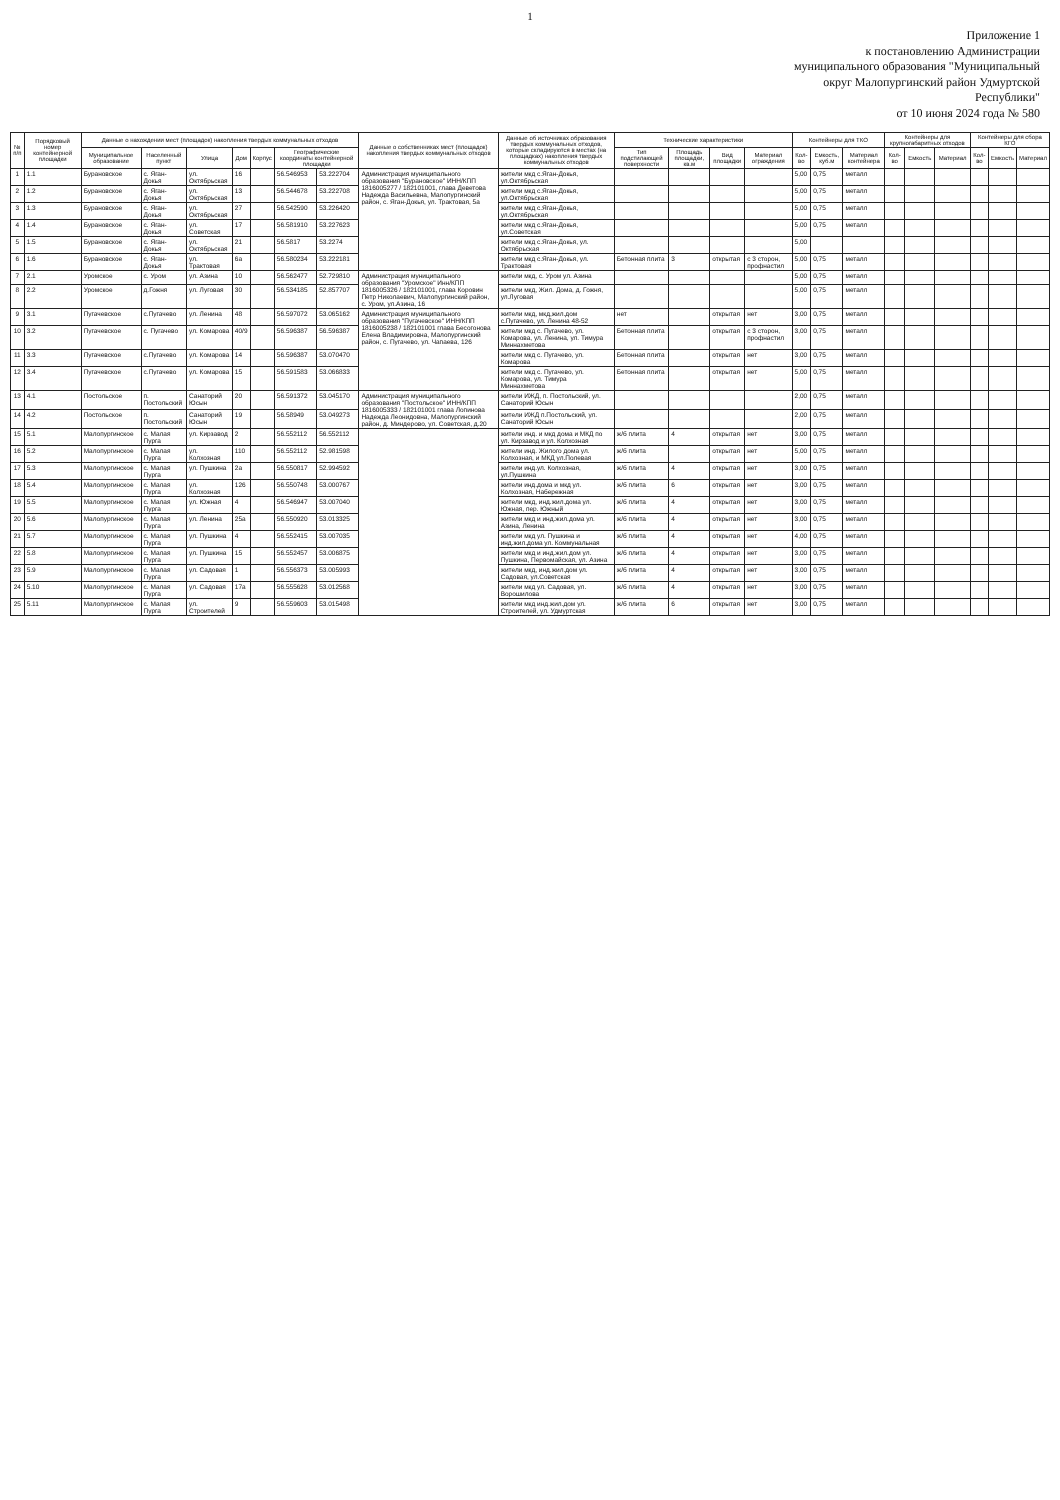1
Приложение 1
к постановлению Администрации
муниципального образования "Муниципальный
округ Малопургинский район Удмуртской
Республики"
от 10 июня 2024 года № 580
| № п/п | Порядковый номер контейнерной площадки | Данные о нахождении мест (площадок) накопления твердых коммунальных отходов | | | | | | | Данные о собственниках мест (площадок) накопления твердых коммунальных отходов | Данные об источниках образования твердых коммунальных отходов, которые складируются в местах (на площадках) накопления твердых коммунальных отходов | Технические характеристики | | | | Контейнеры для ТКО | | | Контейнеры для крупногабаритных отходов | | | Контейнеры для сбора КГО | | |
| --- | --- | --- | --- | --- | --- | --- | --- | --- | --- | --- | --- | --- | --- | --- | --- | --- | --- | --- | --- | --- | --- | --- | --- |
| | | Муниципальное образование | Населенный пункт | Улица | Дом | Корпус | Географические координаты контейнерной площадки | | | | Тип подстилающей поверхности | Площадь площадки, кв.м | Вид площадки | Материал ограждения | Кол-во | Емкость, куб.м | Материал контейнера | Кол-во | Емкость | Материал | Кол-во | Емкость | Материал |
| 1 | 1.1 | Бурановское | с. Яган-Докья | ул. Октябрьская | 16 | | 56.546953 | 53.222704 | Администрация муниципального образования "Бурановское" ИНН/КПП 1816005277 / 182101001, глава Деветова Надежда Васильевна, Малопургинский район, с. Яган-Докья, ул. Трактовая, 5а | жители мкд с.Яган-Докья, ул.Октябрьская | | | | | 5,00 | 0,75 | металл | | | | | | |
| 2 | 1.2 | Бурановское | с. Яган-Докья | ул. Октябрьская | 13 | | 56.544678 | 53.222708 | | жители мкд с.Яган-Докья, ул.Октябрьская | | | | | 5,00 | 0,75 | металл | | | | | | |
| 3 | 1.3 | Бурановское | с. Яган-Докья | ул. Октябрьская | 27 | | 56.542590 | 53.226420 | | жители мкд с.Яган-Докья, ул.Октябрьская | | | | | 5,00 | 0,75 | металл | | | | | | |
| 4 | 1.4 | Бурановское | с. Яган-Докья | ул. Советская | 17 | | 56.581910 | 53.227623 | | жители мкд с.Яган-Докья, ул.Советская | | | | | 5,00 | 0,75 | металл | | | | | | |
| 5 | 1.5 | Бурановское | с. Яган-Докья | ул. Октябрьская | 21 | | 56.5817 | 53.2274 | | жители мкд с.Яган-Докья, ул. Октябрьская | | | | | 5,00 | | | | | | | | |
| 6 | 1.6 | Бурановское | с. Яган-Докья | ул. Трактовая | 6а | | 56.580234 | 53.222181 | | жители мкд с.Яган-Докья, ул. Трактовая | Бетонная плита | 3 | открытая | с 3 сторон, профнастил | 5,00 | 0,75 | металл | | | | | | |
| 7 | 2.1 | Уромское | с. Уром | ул. Азина | 10 | | 56.562477 | 52.729810 | Администрация муниципального образования "Уромское" Инн/КПП 1816005326 / 182101001, глава Коровин Петр Николаевич, Малопургинский район, с. Уром, ул.Азина, 16 | жители мкд, с. Уром ул. Азина | | | | | 5,00 | 0,75 | металл | | | | | | |
| 8 | 2.2 | Уромское | д.Гожня | ул. Луговая | 30 | | 56.534185 | 52.857707 | | жители мкд, Жил. Дома, д. Гожня, ул.Луговая | | | | | 5,00 | 0,75 | металл | | | | | | |
| 9 | 3.1 | Пугачевское | с.Пугачево | ул. Ленина | 48 | | 56.597072 | 53.065162 | Администрация муниципального образования "Пугачевское" ИНН/КПП 1816005238 / 182101001 глава Бесогонова Елена Владимировна, Малопургинский район, с. Пугачево, ул. Чапаева, 126 | жители мкд, мкд,жил.дом с.Пугачево, ул. Ленина 48-52 | нет | | открытая | нет | 3,00 | 0,75 | металл | | | | | | |
| 10 | 3.2 | Пугачевское | с. Пугачево | ул. Комарова | 40/9 | | 56.596387 | 56.596387 | | жители мкд с. Пугачево, ул. Комарова, ул. Ленина, ул. Тимура Миннахметова | Бетонная плита | | открытая | с 3 сторон, профнастил | 3,00 | 0,75 | металл | | | | | | |
| 11 | 3.3 | Пугачевское | с.Пугачево | ул. Комарова | 14 | | 56.596387 | 53.070470 | | жители мкд с. Пугачево, ул. Комарова | Бетонная плита | | открытая | нет | 3,00 | 0,75 | металл | | | | | | |
| 12 | 3.4 | Пугачевское | с.Пугачево | ул. Комарова | 15 | | 56.591583 | 53.066833 | | жители мкд с. Пугачево, ул. Комарова, ул. Тимура Миннахметова | Бетонная плита | | открытая | нет | 5,00 | 0,75 | металл | | | | | | |
| 13 | 4.1 | Постольское | п. Постольский | Санаторий Юсын | 20 | | 56.591372 | 53.045170 | Администрация муниципального образования "Постольское" ИНН/КПП 1816005333 / 182101001 глава Лопинова Надежда Леонидовна, Малопургинский район, д. Миндерово, ул. Советская, д.20 | жители ИЖД, п. Постольский, ул. Санаторий Юсын | | | | | 2,00 | 0,75 | металл | | | | | | |
| 14 | 4.2 | Постольское | п. Постольский | Санаторий Юсын | 19 | | 56.58949 | 53.049273 | | жители ИЖД п.Постольский, ул. Санаторий Юсын | | | | | 2,00 | 0,75 | металл | | | | | | |
| 15 | 5.1 | Малопургинское | с. Малая Пурга | ул. Кирзавод | 2 | | 56.552112 | 56.552112 | | жители инд. и мкд дома и МКД по ул. Кирзавод и ул. Колхозная | ж/б плита | 4 | открытая | нет | 3,00 | 0,75 | металл | | | | | | |
| 16 | 5.2 | Малопургинское | с. Малая Пурга | ул. Колхозная | 110 | | 56.552112 | 52.981598 | | жители инд. Жилого дома ул. Колхозная, и МКД ул.Полевая | ж/б плита | | открытая | нет | 5,00 | 0,75 | металл | | | | | | |
| 17 | 5.3 | Малопургинское | с. Малая Пурга | ул. Пушкина | 2а | | 56.550817 | 52.994592 | | жители инд.ул. Колхозная, ул.Пушкина | ж/б плита | 4 | открытая | нет | 3,00 | 0,75 | металл | | | | | | |
| 18 | 5.4 | Малопургинское | с. Малая Пурга | ул. Колхозная | 126 | | 56.550748 | 53.000767 | | жители инд.дома и мкд ул. Колхозная, Набережная | ж/б плита | 6 | открытая | нет | 3,00 | 0,75 | металл | | | | | | |
| 19 | 5.5 | Малопургинское | с. Малая Пурга | ул. Южная | 4 | | 56.546947 | 53.007040 | | жители мкд, инд.жил.дома ул. Южная, пер. Южный | ж/б плита | 4 | открытая | нет | 3,00 | 0,75 | металл | | | | | | |
| 20 | 5.6 | Малопургинское | с. Малая Пурга | ул. Ленина | 25а | | 56.550920 | 53.013325 | | жители мкд и инд.жил.дома ул. Азина, Ленина | ж/б плита | 4 | открытая | нет | 3,00 | 0,75 | металл | | | | | | |
| 21 | 5.7 | Малопургинское | с. Малая Пурга | ул. Пушкина | 4 | | 56.552415 | 53.007035 | | жители мкд ул. Пушкина и инд.жил.дома ул. Коммунальная | ж/б плита | 4 | открытая | нет | 4,00 | 0,75 | металл | | | | | | |
| 22 | 5.8 | Малопургинское | с. Малая Пурга | ул. Пушкина | 15 | | 56.552457 | 53.006875 | | жители мкд и инд.жил.дом ул. Пушкина, Первомайская, ул. Азина | ж/б плита | 4 | открытая | нет | 3,00 | 0,75 | металл | | | | | | |
| 23 | 5.9 | Малопургинское | с. Малая Пурга | ул. Садовая | 1 | | 56.556373 | 53.005993 | | жители мкд, инд.жил.дом ул. Садовая, ул.Советская | ж/б плита | 4 | открытая | нет | 3,00 | 0,75 | металл | | | | | | |
| 24 | 5.10 | Малопургинское | с. Малая Пурга | ул. Садовая | 17а | | 56.555628 | 53.012568 | | жители мкд ул. Садовая, ул. Ворошилова | ж/б плита | 4 | открытая | нет | 3,00 | 0,75 | металл | | | | | | |
| 25 | 5.11 | Малопургинское | с. Малая Пурга | ул. Строителей | 9 | | 56.559603 | 53.015498 | | жители мкд инд.жил.дом ул. Строителей, ул. Удмуртская | ж/б плита | 6 | открытая | нет | 3,00 | 0,75 | металл | | | | | | |